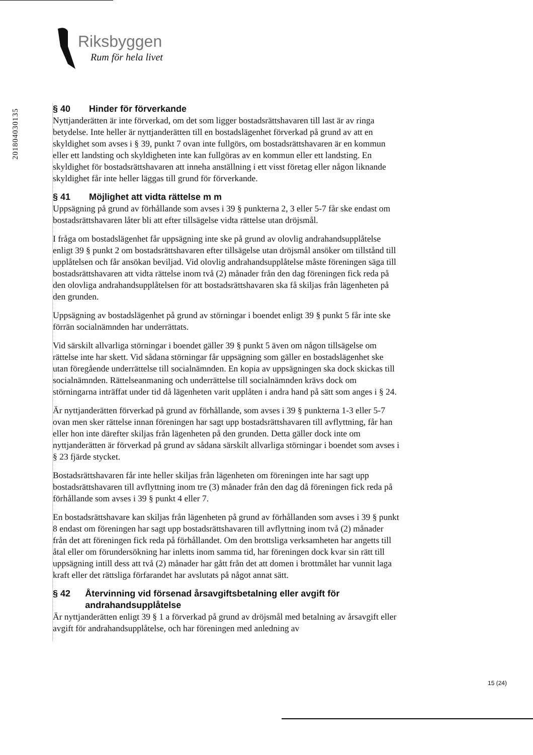Riksbyggen
Rum för hela livet
201804030135
§ 40 Hinder för förverkande
Nyttjanderätten är inte förverkad, om det som ligger bostadsrättshavaren till last är av ringa betydelse. Inte heller är nyttjanderätten till en bostadslägenhet förverkad på grund av att en skyldighet som avses i § 39, punkt 7 ovan inte fullgörs, om bostadsrättshavaren är en kommun eller ett landsting och skyldigheten inte kan fullgöras av en kommun eller ett landsting. En skyldighet för bostadsrättshavaren att inneha anställning i ett visst företag eller någon liknande skyldighet får inte heller läggas till grund för förverkande.
§ 41 Möjlighet att vidta rättelse m m
Uppsägning på grund av förhållande som avses i 39 § punkterna 2, 3 eller 5-7 får ske endast om bostadsrättshavaren låter bli att efter tillsägelse vidta rättelse utan dröjsmål.
I fråga om bostadslägenhet får uppsägning inte ske på grund av olovlig andrahandsupplåtelse enligt 39 § punkt 2 om bostadsrättshavaren efter tillsägelse utan dröjsmål ansöker om tillstånd till upplåtelsen och får ansökan beviljad. Vid olovlig andrahandsupplåtelse måste föreningen säga till bostadsrättshavaren att vidta rättelse inom två (2) månader från den dag föreningen fick reda på den olovliga andrahandsupplåtelsen för att bostadsrättshavaren ska få skiljas från lägenheten på den grunden.
Uppsägning av bostadslägenhet på grund av störningar i boendet enligt 39 § punkt 5 får inte ske förrän socialnämnden har underrättats.
Vid särskilt allvarliga störningar i boendet gäller 39 § punkt 5 även om någon tillsägelse om rättelse inte har skett. Vid sådana störningar får uppsägning som gäller en bostadslägenhet ske utan föregående underrättelse till socialnämnden. En kopia av uppsägningen ska dock skickas till socialnämnden. Rättelseanmaning och underrättelse till socialnämnden krävs dock om störningarna inträffat under tid då lägenheten varit upplåten i andra hand på sätt som anges i § 24.
Är nyttjanderätten förverkad på grund av förhållande, som avses i 39 § punkterna 1-3 eller 5-7 ovan men sker rättelse innan föreningen har sagt upp bostadsrättshavaren till avflyttning, får han eller hon inte därefter skiljas från lägenheten på den grunden. Detta gäller dock inte om nyttjanderätten är förverkad på grund av sådana särskilt allvarliga störningar i boendet som avses i § 23 fjärde stycket.
Bostadsrättshavaren får inte heller skiljas från lägenheten om föreningen inte har sagt upp bostadsrättshavaren till avflyttning inom tre (3) månader från den dag då föreningen fick reda på förhållande som avses i 39 § punkt 4 eller 7.
En bostadsrättshavare kan skiljas från lägenheten på grund av förhållanden som avses i 39 § punkt 8 endast om föreningen har sagt upp bostadsrättshavaren till avflyttning inom två (2) månader från det att föreningen fick reda på förhållandet. Om den brottsliga verksamheten har angetts till åtal eller om förundersökning har inletts inom samma tid, har föreningen dock kvar sin rätt till uppsägning intill dess att två (2) månader har gått från det att domen i brottmålet har vunnit laga kraft eller det rättsliga förfarandet har avslutats på något annat sätt.
§ 42 Återvinning vid försenad årsavgiftsbetalning eller avgift för andrahandsupplåtelse
Är nyttjanderätten enligt 39 § 1 a förverkad på grund av dröjsmål med betalning av årsavgift eller avgift för andrahandsupplåtelse, och har föreningen med anledning av
15 (24)